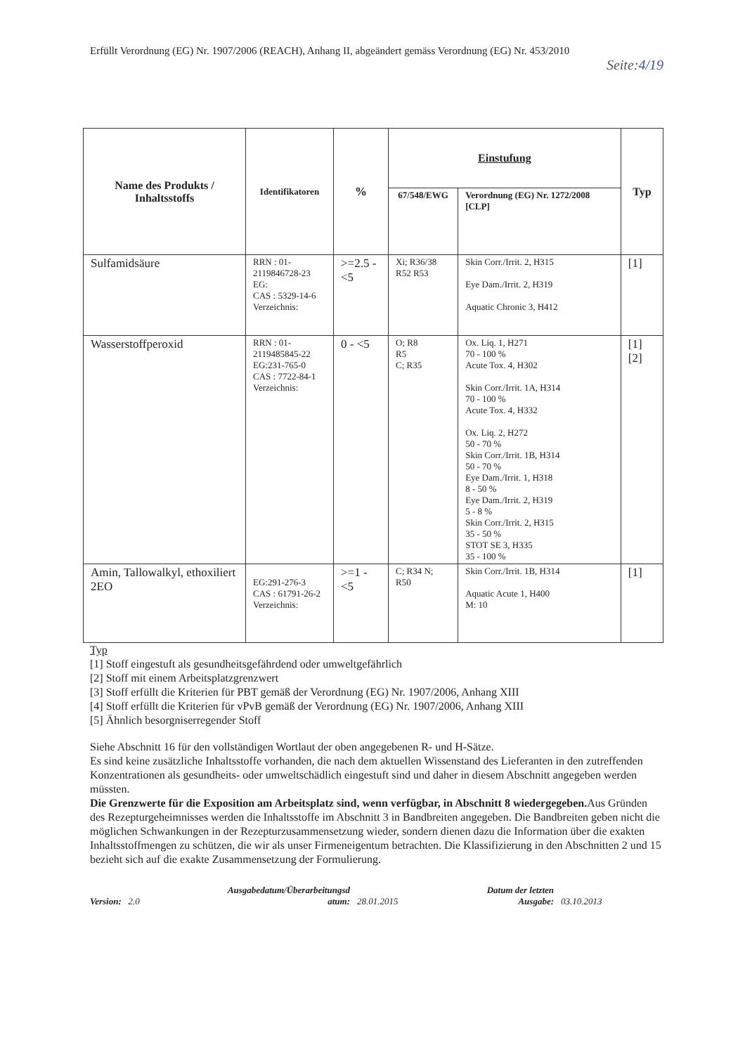Erfüllt Verordnung (EG) Nr. 1907/2006 (REACH), Anhang II, abgeändert gemäss Verordnung (EG) Nr. 453/2010
Seite:4/19
| Name des Produkts / Inhaltsstoffs | Identifikatoren | % | Einstufung | | Typ |
| --- | --- | --- | --- | --- | --- |
| | | | 67/548/EWG | Verordnung (EG) Nr. 1272/2008 [CLP] | |
| Sulfamidsäure | RRN : 01-2119846728-23 EG: CAS : 5329-14-6 Verzeichnis: | >=2.5 - <5 | Xi; R36/38 R52 R53 | Skin Corr./Irrit. 2, H315 Eye Dam./Irrit. 2, H319 Aquatic Chronic 3, H412 | [1] |
| Wasserstoffperoxid | RRN : 01-2119485845-22 EG:231-765-0 CAS : 7722-84-1 Verzeichnis: | 0 - <5 | O; R8 R5 C; R35 | Ox. Liq. 1, H271 70 - 100 % Acute Tox. 4, H302 Skin Corr./Irrit. 1A, H314 70 - 100 % Acute Tox. 4, H332 Ox. Liq. 2, H272 50 - 70 % Skin Corr./Irrit. 1B, H314 50 - 70 % Eye Dam./Irrit. 1, H318 8 - 50 % Eye Dam./Irrit. 2, H319 5 - 8 % Skin Corr./Irrit. 2, H315 35 - 50 % STOT SE 3, H335 35 - 100 % | [1][2] |
| Amin, Tallowalkyl, ethoxiliert 2EO | EG:291-276-3 CAS : 61791-26-2 Verzeichnis: | >=1 - <5 | C; R34 N; R50 | Skin Corr./Irrit. 1B, H314 Aquatic Acute 1, H400 M: 10 | [1] |
Typ
[1] Stoff eingestuft als gesundheitsgefährdend oder umweltgefährlich
[2] Stoff mit einem Arbeitsplatzgrenzwert
[3] Stoff erfüllt die Kriterien für PBT gemäß der Verordnung (EG) Nr. 1907/2006, Anhang XIII
[4] Stoff erfüllt die Kriterien für vPvB gemäß der Verordnung (EG) Nr. 1907/2006, Anhang XIII
[5] Ähnlich besorgniserregender Stoff
Siehe Abschnitt 16 für den vollständigen Wortlaut der oben angegebenen R- und H-Sätze.
Es sind keine zusätzliche Inhaltsstoffe vorhanden, die nach dem aktuellen Wissenstand des Lieferanten in den zutreffenden Konzentrationen als gesundheits- oder umweltschädlich eingestuft sind und daher in diesem Abschnitt angegeben werden müssten.
Die Grenzwerte für die Exposition am Arbeitsplatz sind, wenn verfügbar, in Abschnitt 8 wiedergegeben. Aus Gründen des Rezepturgeheimnisses werden die Inhaltsstoffe im Abschnitt 3 in Bandbreiten angegeben. Die Bandbreiten geben nicht die möglichen Schwankungen in der Rezepturzusammensetzung wieder, sondern dienen dazu die Information über die exakten Inhaltsstoffmengen zu schützen, die wir als unser Firmeneigentum betrachten. Die Klassifizierung in den Abschnitten 2 und 15 bezieht sich auf die exakte Zusammensetzung der Formulierung.
Version: 2.0
Ausgabedatum/Überarbeitungsd atum:
28.01.2015
Datum der letzten Ausgabe:
03.10.2013